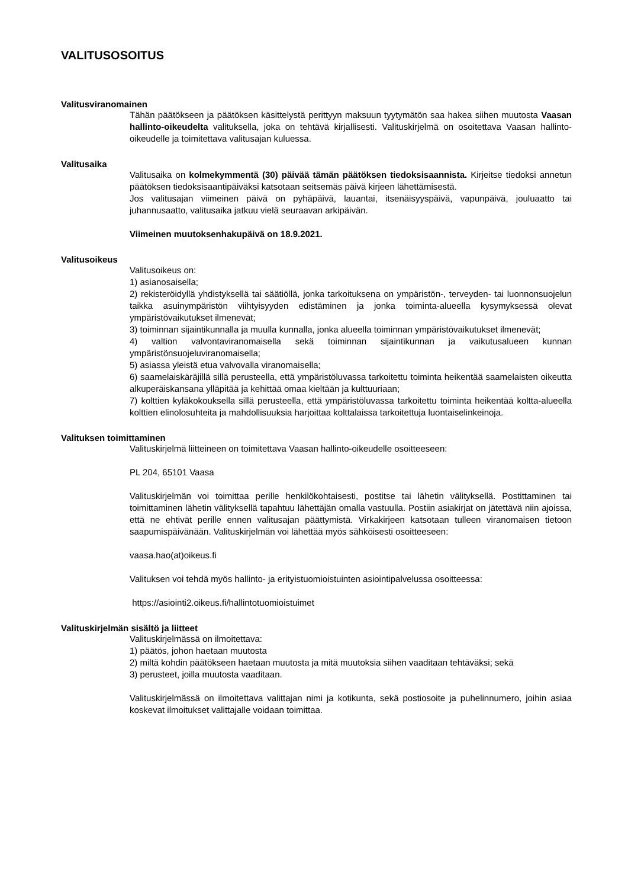VALITUSOSOITUS
Valitusviranomainen
Tähän päätökseen ja päätöksen käsittelystä perittyyn maksuun tyytymätön saa hakea siihen muutosta Vaasan hallinto-oikeudelta valituksella, joka on tehtävä kirjallisesti. Valituskirjelmä on osoitettava Vaasan hallinto-oikeudelle ja toimitettava valitusajan kuluessa.
Valitusaika
Valitusaika on kolmekymmentä (30) päivää tämän päätöksen tiedoksisaannista. Kirjeitse tiedoksi annetun päätöksen tiedoksisaantipäiväksi katsotaan seitsemäs päivä kirjeen lähettämisestä.
Jos valitusajan viimeinen päivä on pyhäpäivä, lauantai, itsenäisyyspäivä, vapunpäivä, jouluaatto tai juhannusaatto, valitusaika jatkuu vielä seuraavan arkipäivän.
Viimeinen muutoksenhakupäivä on 18.9.2021.
Valitusoikeus
Valitusoikeus on:
1) asianosaisella;
2) rekisteröidyllä yhdistyksellä tai säätiöllä, jonka tarkoituksena on ympäristön-, terveyden- tai luonnonsuojelun taikka asuinympäristön viihtyisyyden edistäminen ja jonka toiminta-alueella kysymyksessä olevat ympäristövaikutukset ilmenevät;
3) toiminnan sijaintikunnalla ja muulla kunnalla, jonka alueella toiminnan ympäristövaikutukset ilmenevät;
4) valtion valvontaviranomaisella sekä toiminnan sijaintikunnan ja vaikutusalueen kunnan ympäristönsuojeluviranomaisella;
5) asiassa yleistä etua valvovalla viranomaisella;
6) saamelaiskäräjillä sillä perusteella, että ympäristöluvassa tarkoitettu toiminta heikentää saamelaisten oikeutta alkuperäiskansana ylläpitää ja kehittää omaa kieltään ja kulttuuriaan;
7) kolttien kyläkokouksella sillä perusteella, että ympäristöluvassa tarkoitettu toiminta heikentää koltta-alueella kolttien elinolosuhteita ja mahdollisuuksia harjoittaa kolttalaissa tarkoitettuja luontaiselinkeinoja.
Valituksen toimittaminen
Valituskirjelmä liitteineen on toimitettava Vaasan hallinto-oikeudelle osoitteeseen:
PL 204, 65101 Vaasa
Valituskirjelmän voi toimittaa perille henkilökohtaisesti, postitse tai lähetin välityksellä. Postittaminen tai toimittaminen lähetin välityksellä tapahtuu lähettäjän omalla vastuulla. Postiin asiakirjat on jätettävä niin ajoissa, että ne ehtivät perille ennen valitusajan päättymistä. Virkakirjeen katsotaan tulleen viranomaisen tietoon saapumispäivänään. Valituskirjelmän voi lähettää myös sähköisesti osoitteeseen:
vaasa.hao(at)oikeus.fi
Valituksen voi tehdä myös hallinto- ja erityistuomioistuinten asiointipalvelussa osoitteessa:
https://asiointi2.oikeus.fi/hallintotuomioistuimet
Valituskirjelmän sisältö ja liitteet
Valituskirjelmässä on ilmoitettava:
1) päätös, johon haetaan muutosta
2) miltä kohdin päätökseen haetaan muutosta ja mitä muutoksia siihen vaaditaan tehtäväksi; sekä
3) perusteet, joilla muutosta vaaditaan.
Valituskirjelmässä on ilmoitettava valittajan nimi ja kotikunta, sekä postiosoite ja puhelinnumero, joihin asiaa koskevat ilmoitukset valittajalle voidaan toimittaa.